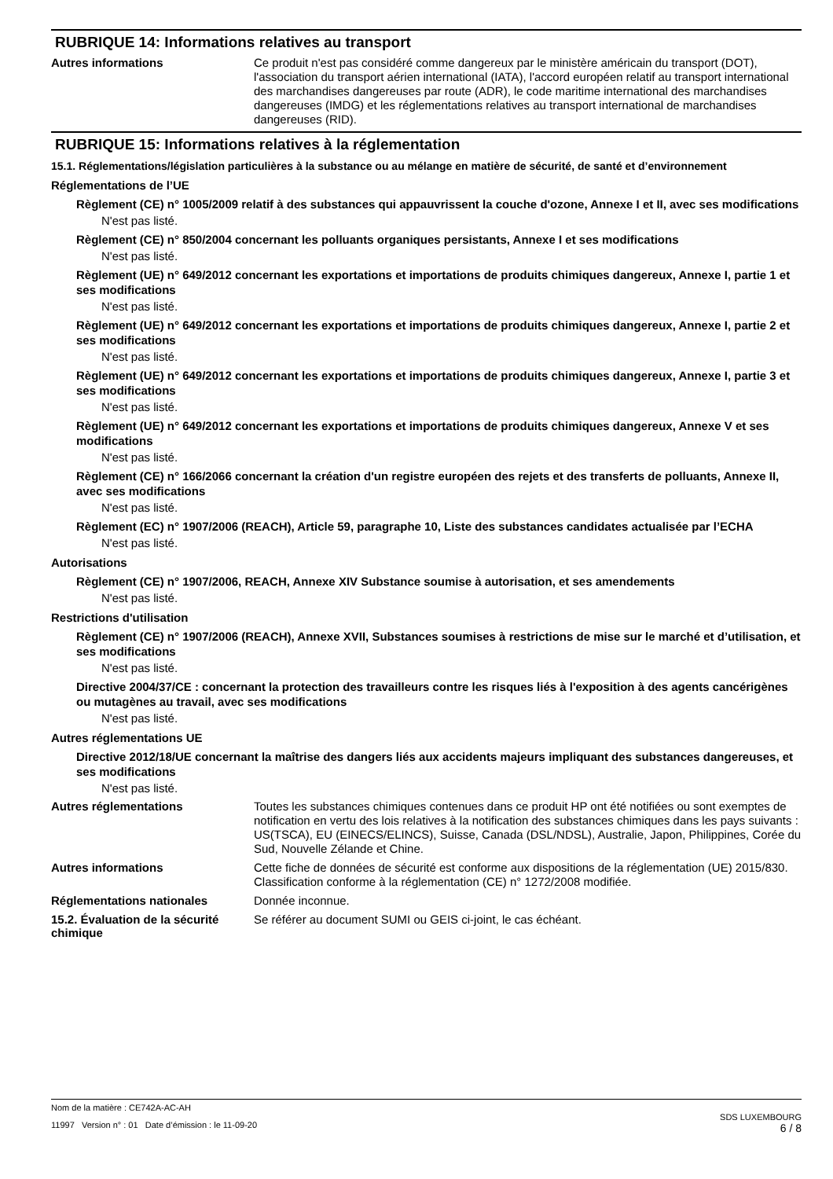RUBRIQUE 14: Informations relatives au transport
Autres informations
Ce produit n'est pas considéré comme dangereux par le ministère américain du transport (DOT), l'association du transport aérien international (IATA), l'accord européen relatif au transport international des marchandises dangereuses par route (ADR), le code maritime international des marchandises dangereuses (IMDG) et les réglementations relatives au transport international de marchandises dangereuses (RID).
RUBRIQUE 15: Informations relatives à la réglementation
15.1. Réglementations/législation particulières à la substance ou au mélange en matière de sécurité, de santé et d’environnement
Réglementations de l’UE
Règlement (CE) n° 1005/2009 relatif à des substances qui appauvrissent la couche d'ozone, Annexe I et II, avec ses modifications
N'est pas listé.
Règlement (CE) n° 850/2004 concernant les polluants organiques persistants, Annexe I et ses modifications
N'est pas listé.
Règlement (UE) n° 649/2012 concernant les exportations et importations de produits chimiques dangereux, Annexe I, partie 1 et ses modifications
N'est pas listé.
Règlement (UE) n° 649/2012 concernant les exportations et importations de produits chimiques dangereux, Annexe I, partie 2 et ses modifications
N'est pas listé.
Règlement (UE) n° 649/2012 concernant les exportations et importations de produits chimiques dangereux, Annexe I, partie 3 et ses modifications
N'est pas listé.
Règlement (UE) n° 649/2012 concernant les exportations et importations de produits chimiques dangereux, Annexe V et ses modifications
N'est pas listé.
Règlement (CE) n° 166/2066 concernant la création d'un registre européen des rejets et des transferts de polluants, Annexe II, avec ses modifications
N'est pas listé.
Règlement (EC) n° 1907/2006 (REACH), Article 59, paragraphe 10, Liste des substances candidates actualisée par l’ECHA
N'est pas listé.
Autorisations
Règlement (CE) n° 1907/2006, REACH, Annexe XIV Substance soumise à autorisation, et ses amendements
N'est pas listé.
Restrictions d'utilisation
Règlement (CE) n° 1907/2006 (REACH), Annexe XVII, Substances soumises à restrictions de mise sur le marché et d’utilisation, et ses modifications
N'est pas listé.
Directive 2004/37/CE : concernant la protection des travailleurs contre les risques liés à l'exposition à des agents cancérigènes ou mutagènes au travail, avec ses modifications
N'est pas listé.
Autres réglementations UE
Directive 2012/18/UE concernant la maîtrise des dangers liés aux accidents majeurs impliquant des substances dangereuses, et ses modifications
N'est pas listé.
Autres réglementations
Toutes les substances chimiques contenues dans ce produit HP ont été notifiées ou sont exemptes de notification en vertu des lois relatives à la notification des substances chimiques dans les pays suivants : US(TSCA), EU (EINECS/ELINCS), Suisse, Canada (DSL/NDSL), Australie, Japon, Philippines, Corée du Sud, Nouvelle Zélande et Chine.
Autres informations
Cette fiche de données de sécurité est conforme aux dispositions de la réglementation (UE) 2015/830. Classification conforme à la réglementation (CE) n° 1272/2008 modifiée.
Réglementations nationales
Donnée inconnue.
15.2. Évaluation de la sécurité chimique
Se référer au document SUMI ou GEIS ci-joint, le cas échéant.
Nom de la matière : CE742A-AC-AH
11997 Version n° : 01 Date d’émission : le 11-09-20
SDS LUXEMBOURG
6 / 8